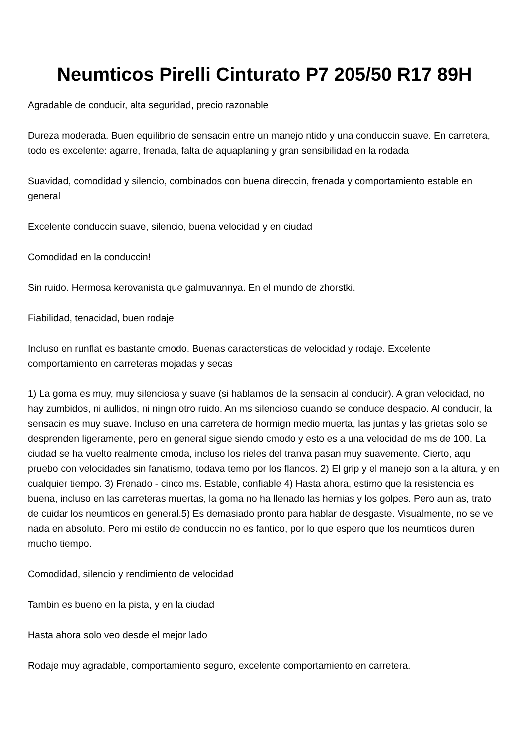Neumticos Pirelli Cinturato P7 205/50 R17 89H
Agradable de conducir, alta seguridad, precio razonable
Dureza moderada. Buen equilibrio de sensacin entre un manejo ntido y una conduccin suave. En carretera, todo es excelente: agarre, frenada, falta de aquaplaning y gran sensibilidad en la rodada
Suavidad, comodidad y silencio, combinados con buena direccin, frenada y comportamiento estable en general
Excelente conduccin suave, silencio, buena velocidad y en ciudad
Comodidad en la conduccin!
Sin ruido. Hermosa kerovanista que galmuvannya. En el mundo de zhorstki.
Fiabilidad, tenacidad, buen rodaje
Incluso en runflat es bastante cmodo. Buenas caractersticas de velocidad y rodaje. Excelente comportamiento en carreteras mojadas y secas
1) La goma es muy, muy silenciosa y suave (si hablamos de la sensacin al conducir). A gran velocidad, no hay zumbidos, ni aullidos, ni ningn otro ruido. An ms silencioso cuando se conduce despacio. Al conducir, la sensacin es muy suave. Incluso en una carretera de hormign medio muerta, las juntas y las grietas solo se desprenden ligeramente, pero en general sigue siendo cmodo y esto es a una velocidad de ms de 100. La ciudad se ha vuelto realmente cmoda, incluso los rieles del tranva pasan muy suavemente. Cierto, aqu pruebo con velocidades sin fanatismo, todava temo por los flancos. 2) El grip y el manejo son a la altura, y en cualquier tiempo. 3) Frenado - cinco ms. Estable, confiable 4) Hasta ahora, estimo que la resistencia es buena, incluso en las carreteras muertas, la goma no ha llenado las hernias y los golpes. Pero aun as, trato de cuidar los neumticos en general.5) Es demasiado pronto para hablar de desgaste. Visualmente, no se ve nada en absoluto. Pero mi estilo de conduccin no es fantico, por lo que espero que los neumticos duren mucho tiempo.
Comodidad, silencio y rendimiento de velocidad
Tambin es bueno en la pista, y en la ciudad
Hasta ahora solo veo desde el mejor lado
Rodaje muy agradable, comportamiento seguro, excelente comportamiento en carretera.